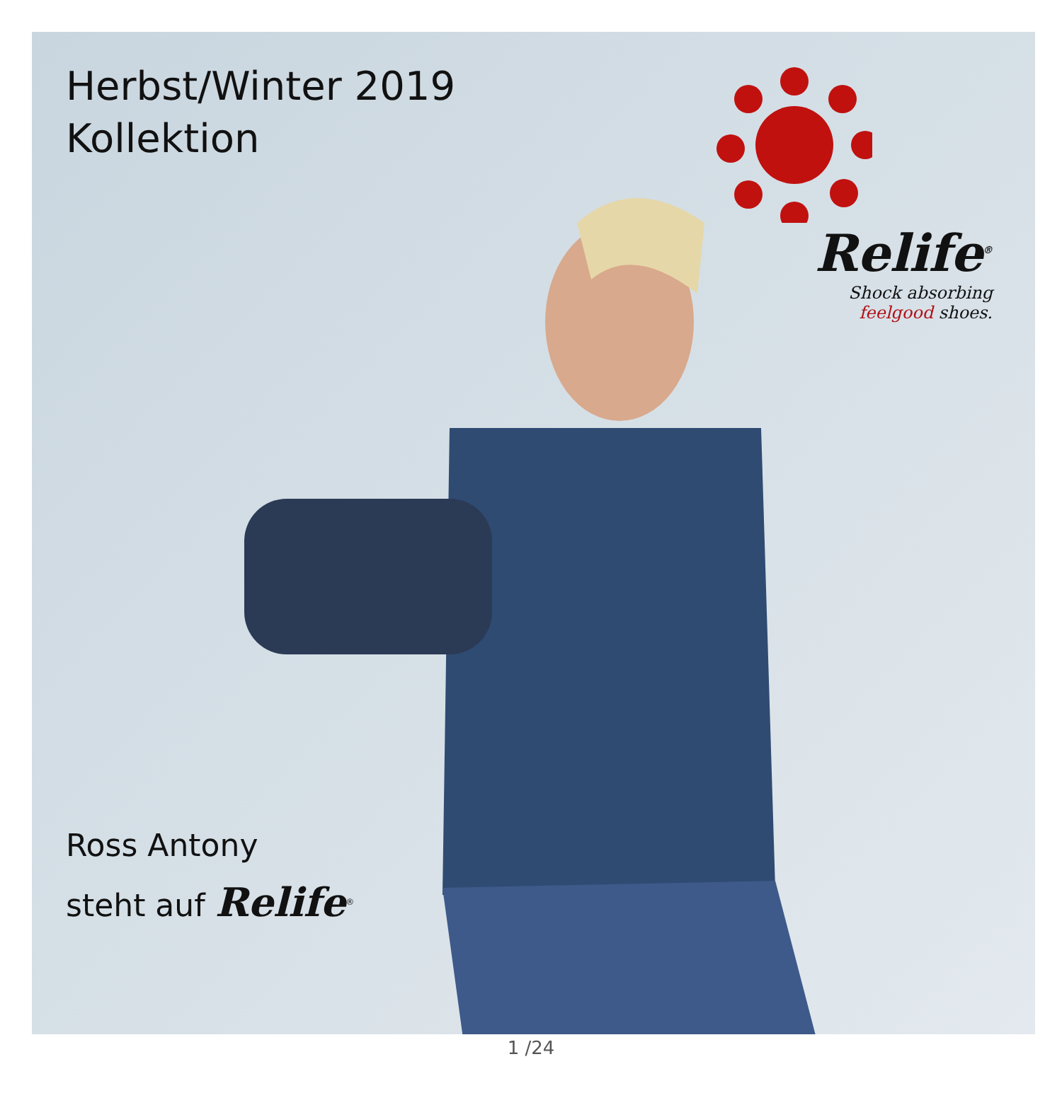Herbst/Winter 2019
Kollektion
Relife<sup>®</sup>
Shock absorbing
feelgood shoes.
Ross Antony
steht auf Relife<sup>®</sup>
1 /24